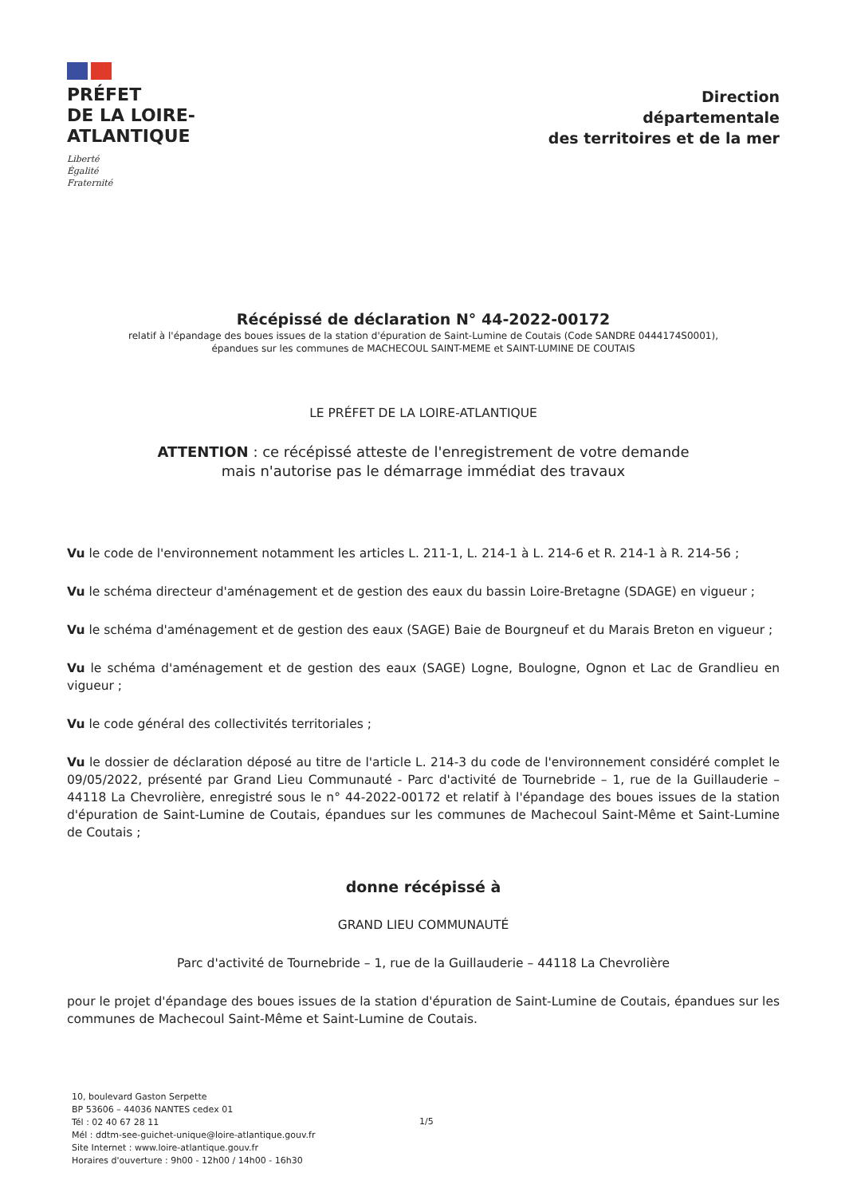PRÉFET
DE LA LOIRE-
ATLANTIQUE
Liberté
Égalité
Fraternité
Direction
départementale
des territoires et de la mer
Récépissé de déclaration N° 44-2022-00172
relatif à l'épandage des boues issues de la station d'épuration de Saint-Lumine de Coutais (Code SANDRE 0444174S0001),
épandues sur les communes de MACHECOUL SAINT-MEME et SAINT-LUMINE DE COUTAIS
LE PRÉFET DE LA LOIRE-ATLANTIQUE
ATTENTION : ce récépissé atteste de l'enregistrement de votre demande
mais n'autorise pas le démarrage immédiat des travaux
Vu le code de l'environnement notamment les articles L. 211-1, L. 214-1 à L. 214-6 et R. 214-1 à R. 214-56 ;
Vu le schéma directeur d'aménagement et de gestion des eaux du bassin Loire-Bretagne (SDAGE) en vigueur ;
Vu le schéma d'aménagement et de gestion des eaux (SAGE) Baie de Bourgneuf et du Marais Breton en vigueur ;
Vu le schéma d'aménagement et de gestion des eaux (SAGE) Logne, Boulogne, Ognon et Lac de Grandlieu en vigueur ;
Vu le code général des collectivités territoriales ;
Vu le dossier de déclaration déposé au titre de l'article L. 214-3 du code de l'environnement considéré complet le 09/05/2022, présenté par Grand Lieu Communauté - Parc d'activité de Tournebride – 1, rue de la Guillauderie – 44118 La Chevrolière, enregistré sous le n° 44-2022-00172 et relatif à l'épandage des boues issues de la station d'épuration de Saint-Lumine de Coutais, épandues sur les communes de Machecoul Saint-Même et Saint-Lumine de Coutais ;
donne récépissé à
GRAND LIEU COMMUNAUTÉ
Parc d'activité de Tournebride – 1, rue de la Guillauderie – 44118 La Chevrolière
pour le projet d'épandage des boues issues de la station d'épuration de Saint-Lumine de Coutais, épandues sur les communes de Machecoul Saint-Même et Saint-Lumine de Coutais.
10, boulevard Gaston Serpette
BP 53606 – 44036 NANTES cedex 01
Tél : 02 40 67 28 11
Mél : ddtm-see-guichet-unique@loire-atlantique.gouv.fr
Site Internet : www.loire-atlantique.gouv.fr
Horaires d'ouverture : 9h00 - 12h00 / 14h00 - 16h30
1/5